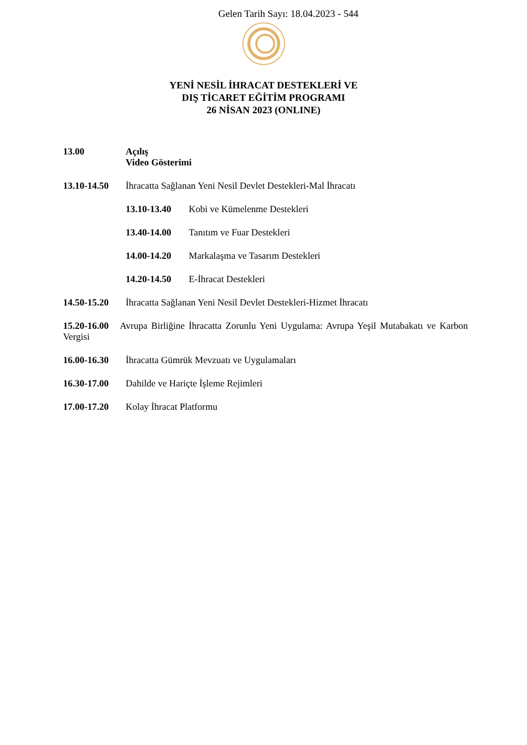Gelen Tarih Sayı: 18.04.2023 - 544
YENİ NESİL İHRACAT DESTEKLERİ VE
DIŞ TİCARET EĞİTİM PROGRAMI
26 NİSAN 2023 (ONLINE)
13.00 Açılış
Video Gösterimi
13.10-14.50 İhracatta Sağlanan Yeni Nesil Devlet Destekleri-Mal İhracatı
13.10-13.40 Kobi ve Kümelenme Destekleri
13.40-14.00 Tanıtım ve Fuar Destekleri
14.00-14.20 Markalaşma ve Tasarım Destekleri
14.20-14.50 E-İhracat Destekleri
14.50-15.20 İhracatta Sağlanan Yeni Nesil Devlet Destekleri-Hizmet İhracatı
15.20-16.00 Avrupa Birliğine İhracatta Zorunlu Yeni Uygulama: Avrupa Yeşil Mutabakatı ve Karbon Vergisi
16.00-16.30 İhracatta Gümrük Mevzuatı ve Uygulamaları
16.30-17.00 Dahilde ve Hariçte İşleme Rejimleri
17.00-17.20 Kolay İhracat Platformu